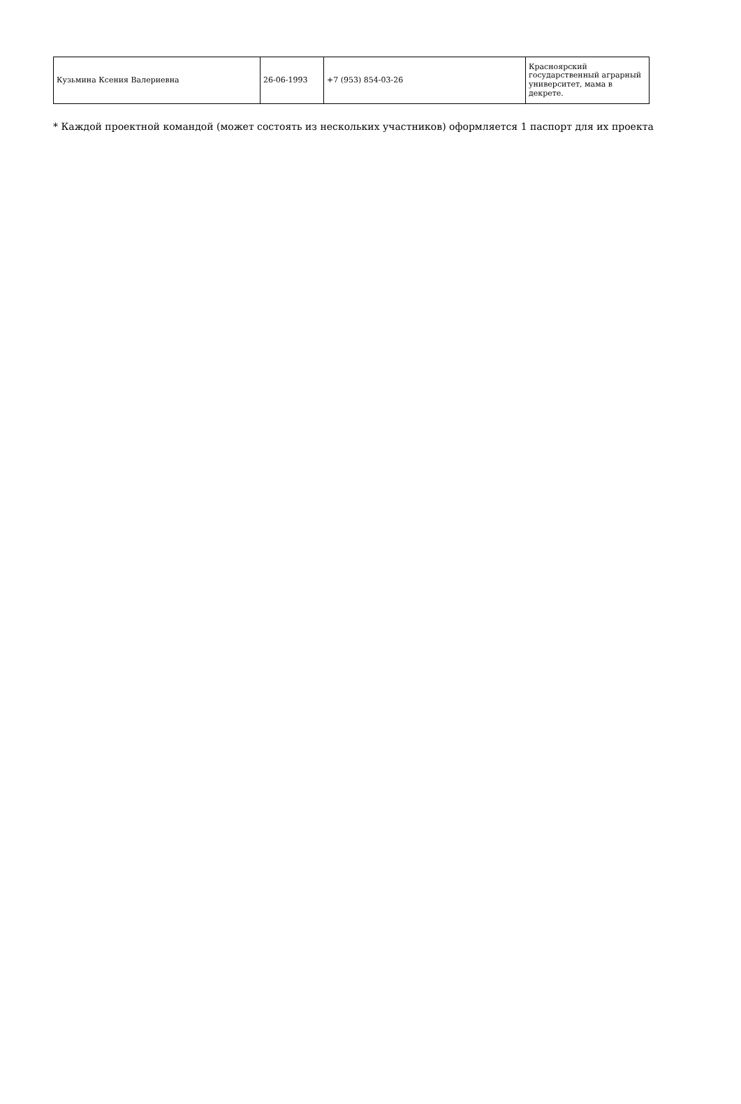| Кузьмина Ксения Валериевна | 26-06-1993 | +7 (953) 854-03-26 | Красноярский государственный аграрный университет, мама в декрете. |
* Каждой проектной командой (может состоять из нескольких участников) оформляется 1 паспорт для их проекта